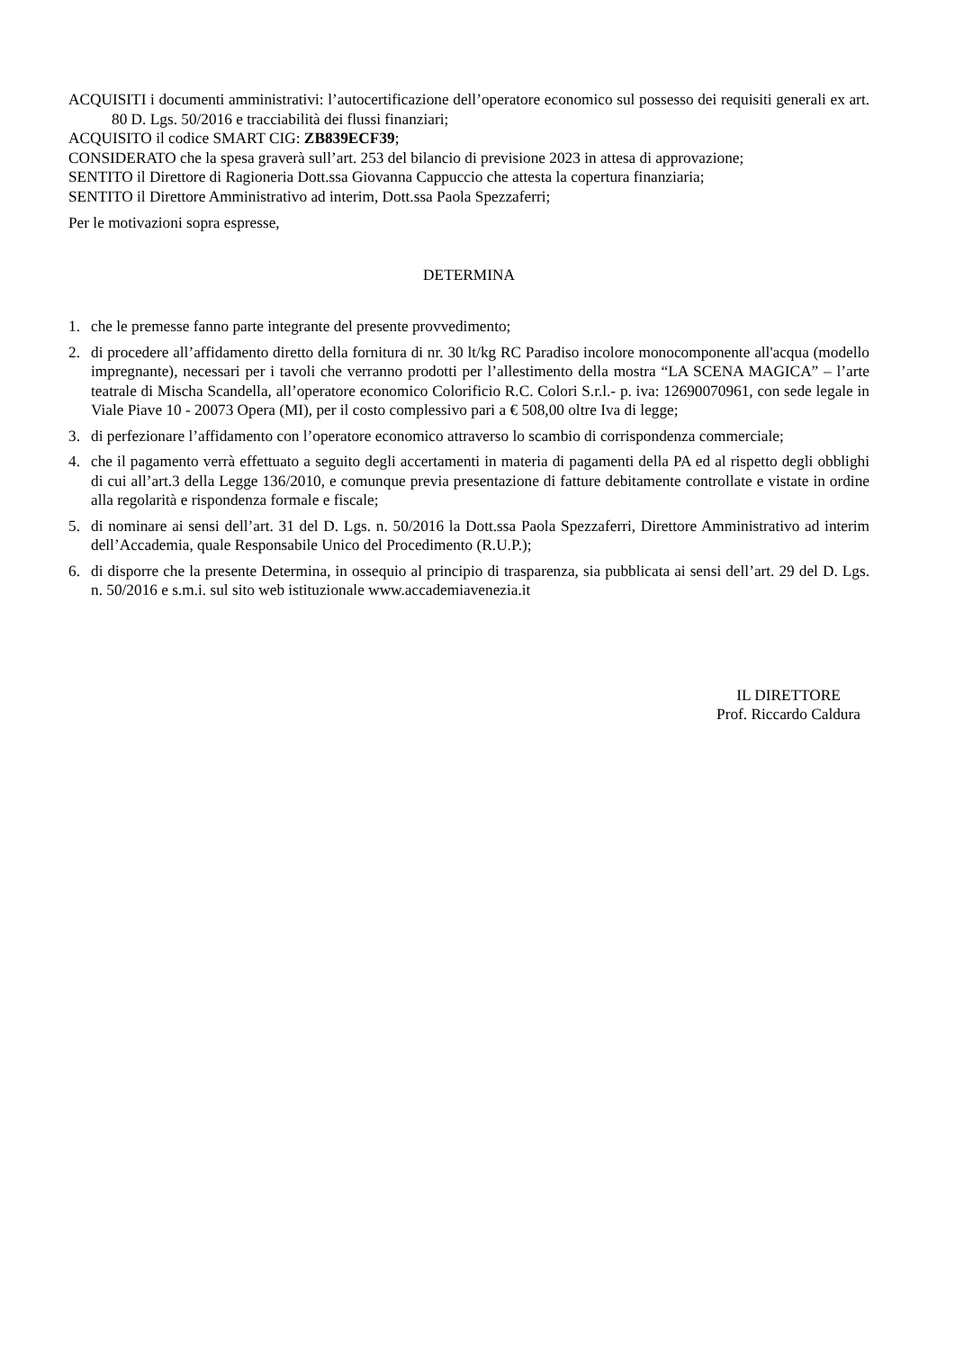ACQUISITI i documenti amministrativi: l’autocertificazione dell’operatore economico sul possesso dei requisiti generali ex art. 80 D. Lgs. 50/2016 e tracciabilità dei flussi finanziari;
ACQUISITO il codice SMART CIG: ZB839ECF39;
CONSIDERATO che la spesa graverà sull’art. 253 del bilancio di previsione 2023 in attesa di approvazione;
SENTITO il Direttore di Ragioneria Dott.ssa Giovanna Cappuccio che attesta la copertura finanziaria;
SENTITO il Direttore Amministrativo ad interim, Dott.ssa Paola Spezzaferri;
Per le motivazioni sopra espresse,
DETERMINA
1. che le premesse fanno parte integrante del presente provvedimento;
2. di procedere all’affidamento diretto della fornitura di nr. 30 lt/kg RC Paradiso incolore monocomponente all'acqua (modello impregnante), necessari per i tavoli che verranno prodotti per l’allestimento della mostra “LA SCENA MAGICA” – l’arte teatrale di Mischa Scandella, all’operatore economico Colorificio R.C. Colori S.r.l.- p. iva: 12690070961, con sede legale in Viale Piave 10 - 20073 Opera (MI), per il costo complessivo pari a € 508,00 oltre Iva di legge;
3. di perfezionare l’affidamento con l’operatore economico attraverso lo scambio di corrispondenza commerciale;
4. che il pagamento verrà effettuato a seguito degli accertamenti in materia di pagamenti della PA ed al rispetto degli obblighi di cui all’art.3 della Legge 136/2010, e comunque previa presentazione di fatture debitamente controllate e vistate in ordine alla regolarità e rispondenza formale e fiscale;
5. di nominare ai sensi dell’art. 31 del D. Lgs. n. 50/2016 la Dott.ssa Paola Spezzaferri, Direttore Amministrativo ad interim dell’Accademia, quale Responsabile Unico del Procedimento (R.U.P.);
6. di disporre che la presente Determina, in ossequio al principio di trasparenza, sia pubblicata ai sensi dell’art. 29 del D. Lgs. n. 50/2016 e s.m.i. sul sito web istituzionale www.accademiavenezia.it
IL DIRETTORE
Prof. Riccardo Caldura